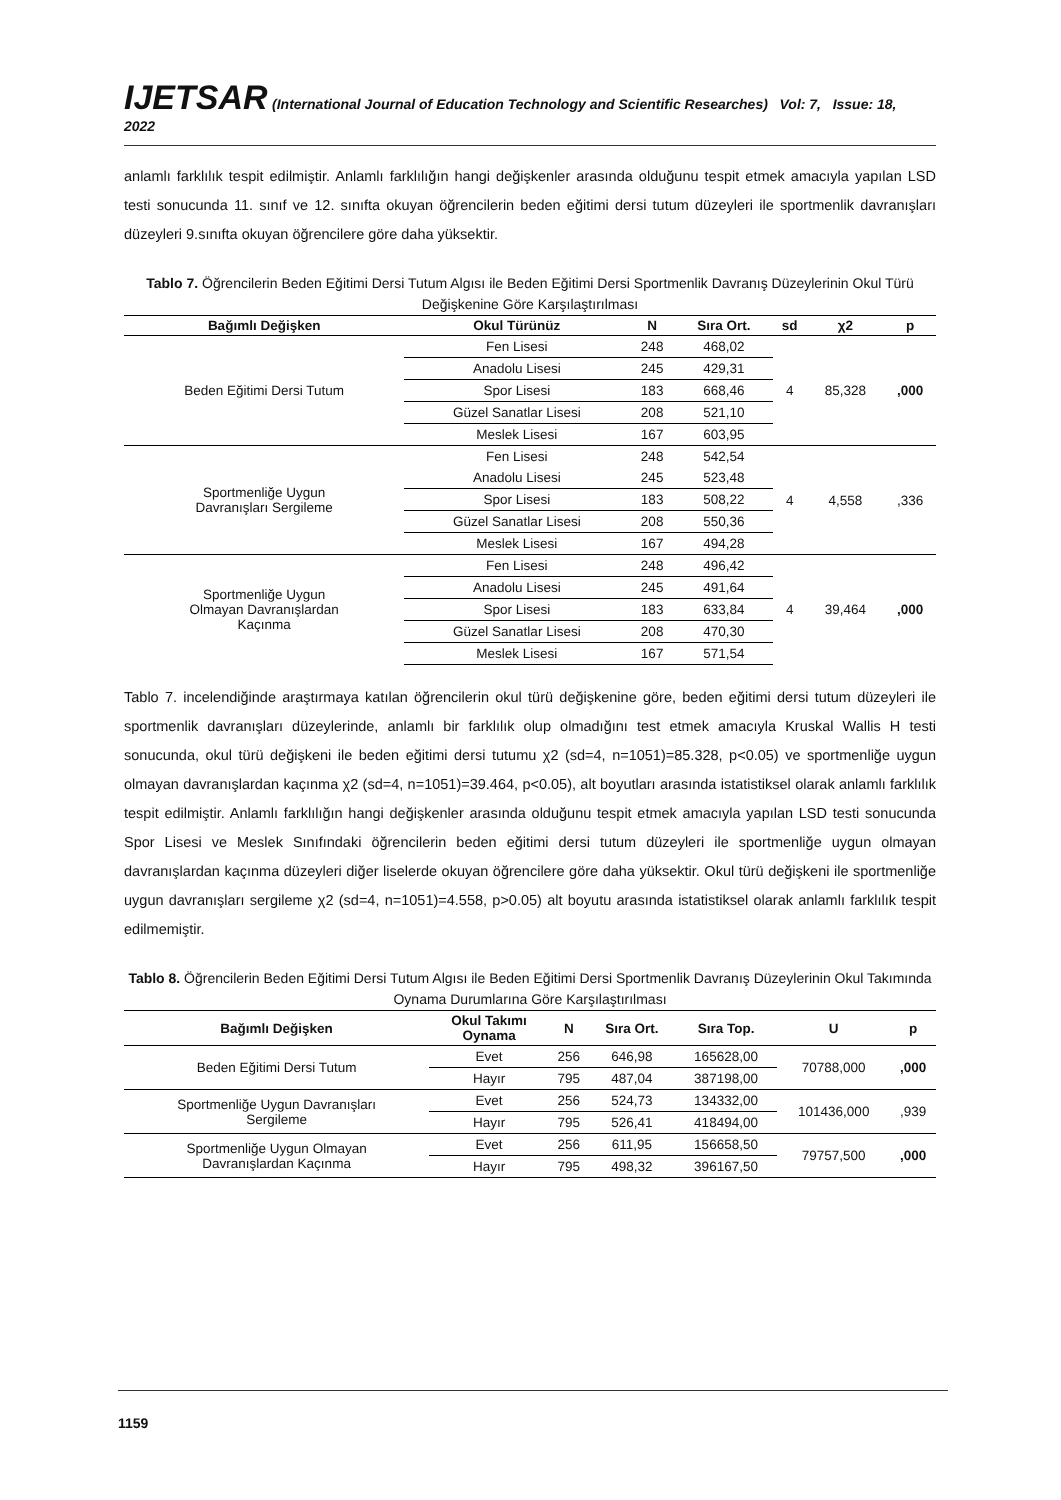IJETSAR (International Journal of Education Technology and Scientific Researches) Vol: 7, Issue: 18, 2022
anlamlı farklılık tespit edilmiştir. Anlamlı farklılığın hangi değişkenler arasında olduğunu tespit etmek amacıyla yapılan LSD testi sonucunda 11. sınıf ve 12. sınıfta okuyan öğrencilerin beden eğitimi dersi tutum düzeyleri ile sportmenlik davranışları düzeyleri 9.sınıfta okuyan öğrencilere göre daha yüksektir.
Tablo 7. Öğrencilerin Beden Eğitimi Dersi Tutum Algısı ile Beden Eğitimi Dersi Sportmenlik Davranış Düzeylerinin Okul Türü Değişkenine Göre Karşılaştırılması
| Bağımlı Değişken | Okul Türünüz | N | Sıra Ort. | sd | χ2 | p |
| --- | --- | --- | --- | --- | --- | --- |
| Beden Eğitimi Dersi Tutum | Fen Lisesi | 248 | 468,02 | 4 | 85,328 | ,000 |
| | Anadolu Lisesi | 245 | 429,31 | | | |
| | Spor Lisesi | 183 | 668,46 | | | |
| | Güzel Sanatlar Lisesi | 208 | 521,10 | | | |
| | Meslek Lisesi | 167 | 603,95 | | | |
| Sportmenliğe Uygun Davranışları Sergileme | Fen Lisesi | 248 | 542,54 | 4 | 4,558 | ,336 |
| | Anadolu Lisesi | 245 | 523,48 | | | |
| | Spor Lisesi | 183 | 508,22 | | | |
| | Güzel Sanatlar Lisesi | 208 | 550,36 | | | |
| | Meslek Lisesi | 167 | 494,28 | | | |
| Sportmenliğe Uygun Olmayan Davranışlardan Kaçınma | Fen Lisesi | 248 | 496,42 | 4 | 39,464 | ,000 |
| | Anadolu Lisesi | 245 | 491,64 | | | |
| | Spor Lisesi | 183 | 633,84 | | | |
| | Güzel Sanatlar Lisesi | 208 | 470,30 | | | |
| | Meslek Lisesi | 167 | 571,54 | | | |
Tablo 7. incelendiğinde araştırmaya katılan öğrencilerin okul türü değişkenine göre, beden eğitimi dersi tutum düzeyleri ile sportmenlik davranışları düzeylerinde, anlamlı bir farklılık olup olmadığını test etmek amacıyla Kruskal Wallis H testi sonucunda, okul türü değişkeni ile beden eğitimi dersi tutumu χ2 (sd=4, n=1051)=85.328, p<0.05) ve sportmenliğe uygun olmayan davranışlardan kaçınma χ2 (sd=4, n=1051)=39.464, p<0.05), alt boyutları arasında istatistiksel olarak anlamlı farklılık tespit edilmiştir. Anlamlı farklılığın hangi değişkenler arasında olduğunu tespit etmek amacıyla yapılan LSD testi sonucunda Spor Lisesi ve Meslek Sınıfındaki öğrencilerin beden eğitimi dersi tutum düzeyleri ile sportmenliğe uygun olmayan davranışlardan kaçınma düzeyleri diğer liselerde okuyan öğrencilere göre daha yüksektir. Okul türü değişkeni ile sportmenliğe uygun davranışları sergileme χ2 (sd=4, n=1051)=4.558, p>0.05) alt boyutu arasında istatistiksel olarak anlamlı farklılık tespit edilmemiştir.
Tablo 8. Öğrencilerin Beden Eğitimi Dersi Tutum Algısı ile Beden Eğitimi Dersi Sportmenlik Davranış Düzeylerinin Okul Takımında Oynama Durumlarına Göre Karşılaştırılması
| Bağımlı Değişken | Okul Takımı Oynama | N | Sıra Ort. | Sıra Top. | U | p |
| --- | --- | --- | --- | --- | --- | --- |
| Beden Eğitimi Dersi Tutum | Evet | 256 | 646,98 | 165628,00 | 70788,000 | ,000 |
| | Hayır | 795 | 487,04 | 387198,00 | | |
| Sportmenliğe Uygun Davranışları Sergileme | Evet | 256 | 524,73 | 134332,00 | 101436,000 | ,939 |
| | Hayır | 795 | 526,41 | 418494,00 | | |
| Sportmenliğe Uygun Olmayan Davranışlardan Kaçınma | Evet | 256 | 611,95 | 156658,50 | 79757,500 | ,000 |
| | Hayır | 795 | 498,32 | 396167,50 | | |
1159